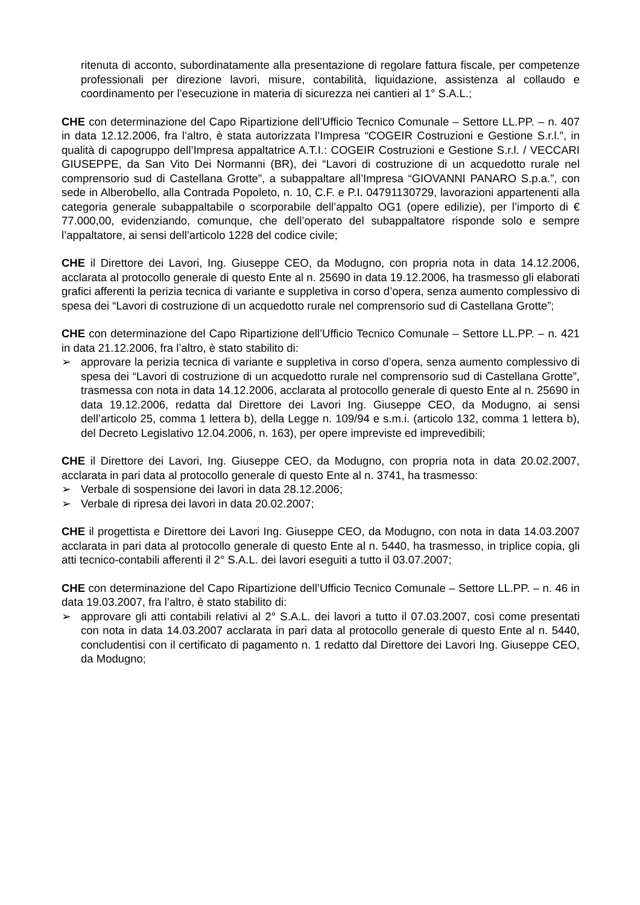ritenuta di acconto, subordinatamente alla presentazione di regolare fattura fiscale, per competenze professionali per direzione lavori, misure, contabilità, liquidazione, assistenza al collaudo e coordinamento per l’esecuzione in materia di sicurezza nei cantieri al 1° S.A.L.;
CHE con determinazione del Capo Ripartizione dell’Ufficio Tecnico Comunale – Settore LL.PP. – n. 407 in data 12.12.2006, fra l’altro, è stata autorizzata l’Impresa “COGEIR Costruzioni e Gestione S.r.l.”, in qualità di capogruppo dell’Impresa appaltatrice A.T.I.: COGEIR Costruzioni e Gestione S.r.l. / VECCARI GIUSEPPE, da San Vito Dei Normanni (BR), dei “Lavori di costruzione di un acquedotto rurale nel comprensorio sud di Castellana Grotte”, a subappaltare all’Impresa “GIOVANNI PANARO S.p.a.”, con sede in Alberobello, alla Contrada Popoleto, n. 10, C.F. e P.I. 04791130729, lavorazioni appartenenti alla categoria generale subappaltabile o scorporabile dell’appalto OG1 (opere edilizie), per l’importo di € 77.000,00, evidenziando, comunque, che dell’operato del subappaltatore risponde solo e sempre l’appaltatore, ai sensi dell’articolo 1228 del codice civile;
CHE il Direttore dei Lavori, Ing. Giuseppe CEO, da Modugno, con propria nota in data 14.12.2006, acclarata al protocollo generale di questo Ente al n. 25690 in data 19.12.2006, ha trasmesso gli elaborati grafici afferenti la perizia tecnica di variante e suppletiva in corso d’opera, senza aumento complessivo di spesa dei “Lavori di costruzione di un acquedotto rurale nel comprensorio sud di Castellana Grotte”;
CHE con determinazione del Capo Ripartizione dell’Ufficio Tecnico Comunale – Settore LL.PP. – n. 421 in data 21.12.2006, fra l’altro, è stato stabilito di:
➢ approvare la perizia tecnica di variante e suppletiva in corso d’opera, senza aumento complessivo di spesa dei “Lavori di costruzione di un acquedotto rurale nel comprensorio sud di Castellana Grotte”, trasmessa con nota in data 14.12.2006, acclarata al protocollo generale di questo Ente al n. 25690 in data 19.12.2006, redatta dal Direttore dei Lavori Ing. Giuseppe CEO, da Modugno, ai sensi dell’articolo 25, comma 1 lettera b), della Legge n. 109/94 e s.m.i. (articolo 132, comma 1 lettera b), del Decreto Legislativo 12.04.2006, n. 163), per opere impreviste ed imprevedibili;
CHE il Direttore dei Lavori, Ing. Giuseppe CEO, da Modugno, con propria nota in data 20.02.2007, acclarata in pari data al protocollo generale di questo Ente al n. 3741, ha trasmesso:
➢ Verbale di sospensione dei lavori in data 28.12.2006;
➢ Verbale di ripresa dei lavori in data 20.02.2007;
CHE il progettista e Direttore dei Lavori Ing. Giuseppe CEO, da Modugno, con nota in data 14.03.2007 acclarata in pari data al protocollo generale di questo Ente al n. 5440, ha trasmesso, in triplice copia, gli atti tecnico-contabili afferenti il 2° S.A.L. dei lavori eseguiti a tutto il 03.07.2007;
CHE con determinazione del Capo Ripartizione dell’Ufficio Tecnico Comunale – Settore LL.PP. – n. 46 in data 19.03.2007, fra l’altro, è stato stabilito di:
➢ approvare gli atti contabili relativi al 2° S.A.L. dei lavori a tutto il 07.03.2007, così come presentati con nota in data 14.03.2007 acclarata in pari data al protocollo generale di questo Ente al n. 5440, concludentisi con il certificato di pagamento n. 1 redatto dal Direttore dei Lavori Ing. Giuseppe CEO, da Modugno;